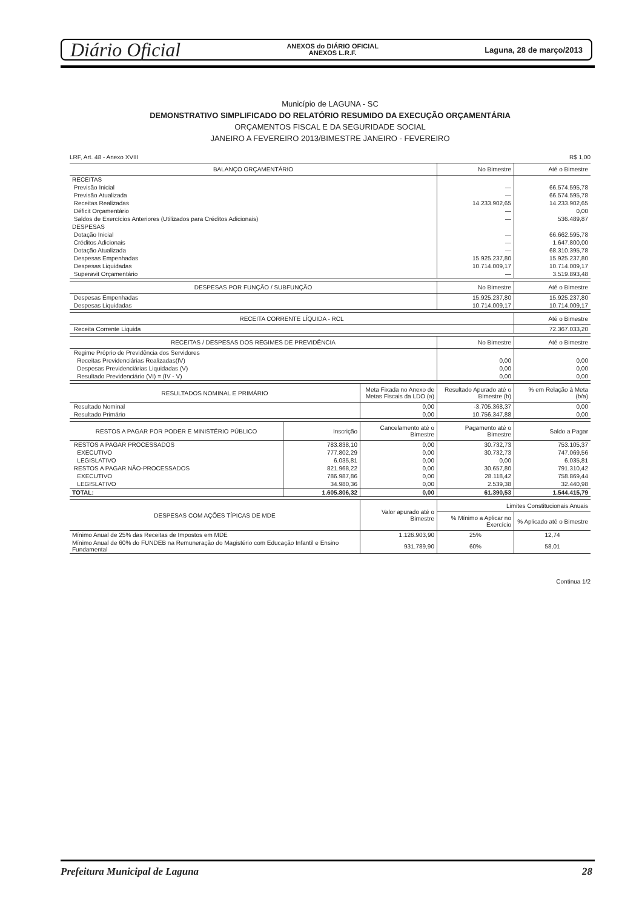Diário Oficial ANEXOS do DIÁRIO OFICIAL
ANEXOS L.R.F. Laguna, 28 de março/2013
Município de LAGUNA - SC
DEMONSTRATIVO SIMPLIFICADO DO RELATÓRIO RESUMIDO DA EXECUÇÃO ORÇAMENTÁRIA
ORÇAMENTOS FISCAL E DA SEGURIDADE SOCIAL
JANEIRO A FEVEREIRO 2013/BIMESTRE JANEIRO - FEVEREIRO
LRF, Art. 48 - Anexo XVIII R$ 1,00
| BALANÇO ORÇAMENTÁRIO | No Bimestre | Até o Bimestre |
| --- | --- | --- |
| RECEITAS | | |
| Previsão Inicial | — | 66.574.595,78 |
| Previsão Atualizada | — | 66.574.595,78 |
| Receitas Realizadas | 14.233.902,65 | 14.233.902,65 |
| Déficit Orçamentário | — | 0,00 |
| Saldos de Exercícios Anteriores (Utilizados para Créditos Adicionais) | — | 536.489,87 |
| DESPESAS | | |
| Dotação Inicial | — | 66.662.595,78 |
| Créditos Adicionais | — | 1.647.800,00 |
| Dotação Atualizada | — | 68.310.395,78 |
| Despesas Empenhadas | 15.925.237,80 | 15.925.237,80 |
| Despesas Liquidadas | 10.714.009,17 | 10.714.009,17 |
| Superavit Orçamentário | — | 3.519.893,48 |
| DESPESAS POR FUNÇÃO / SUBFUNÇÃO | No Bimestre | Até o Bimestre |
| --- | --- | --- |
| Despesas Empenhadas | 15.925.237,80 | 15.925.237,80 |
| Despesas Liquidadas | 10.714.009,17 | 10.714.009,17 |
| RECEITA CORRENTE LÍQUIDA - RCL | Até o Bimestre |
| --- | --- |
| Receita Corrente Liquida | 72.367.033,20 |
| RECEITAS / DESPESAS DOS REGIMES DE PREVIDÊNCIA | No Bimestre | Até o Bimestre |
| --- | --- | --- |
| Regime Próprio de Previdência dos Servidores | | |
| Receitas Previdenciárias Realizadas(IV) | 0,00 | 0,00 |
| Despesas Previdenciárias Liquidadas (V) | 0,00 | 0,00 |
| Resultado Previdenciário (VI) = (IV - V) | 0,00 | 0,00 |
| RESULTADOS NOMINAL E PRIMÁRIO | Meta Fixada no Anexo de Metas Fiscais da LDO (a) | Resultado Apurado até o Bimestre (b) | % em Relação à Meta (b/a) |
| --- | --- | --- | --- |
| Resultado Nominal | 0,00 | -3.705.368,37 | 0,00 |
| Resultado Primário | 0,00 | 10.756.347,88 | 0,00 |
| RESTOS A PAGAR POR PODER E MINISTÉRIO PÚBLICO | Inscrição | Cancelamento até o Bimestre | Pagamento até o Bimestre | Saldo a Pagar |
| --- | --- | --- | --- | --- |
| RESTOS A PAGAR PROCESSADOS | 783.838,10 | 0,00 | 30.732,73 | 753.105,37 |
| EXECUTIVO | 777.802,29 | 0,00 | 30.732,73 | 747.069,56 |
| LEGISLATIVO | 6.035,81 | 0,00 | 0,00 | 6.035,81 |
| RESTOS A PAGAR NÃO-PROCESSADOS | 821.968,22 | 0,00 | 30.657,80 | 791.310,42 |
| EXECUTIVO | 786.987,86 | 0,00 | 28.118,42 | 758.869,44 |
| LEGISLATIVO | 34.980,36 | 0,00 | 2.539,38 | 32.440,98 |
| TOTAL: | 1.605.806,32 | 0,00 | 61.390,53 | 1.544.415,79 |
| DESPESAS COM AÇÕES TÍPICAS DE MDE | Valor apurado até o Bimestre | Limites Constitucionais Anuais | |
| --- | --- | --- | --- |
| | | % Mínimo a Aplicar no Exercício | % Aplicado até o Bimestre |
| Mínimo Anual de 25% das Receitas de Impostos em MDE | 1.126.903,90 | 25% | 12,74 |
| Mínimo Anual de 60% do FUNDEB na Remuneração do Magistério com Educação Infantil e Ensino Fundamental | 931.789,90 | 60% | 58,01 |
Continua 1/2
Prefeitura Municipal de Laguna 28